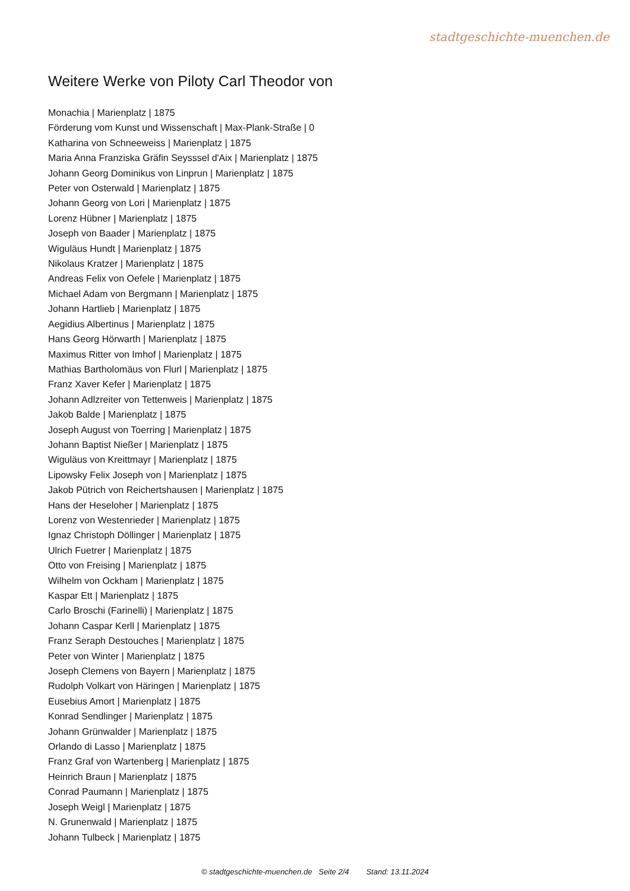stadtgeschichte-muenchen.de
Weitere Werke von Piloty Carl Theodor von
Monachia | Marienplatz | 1875
Förderung vom Kunst und Wissenschaft | Max-Plank-Straße | 0
Katharina von Schneeweiss | Marienplatz | 1875
Maria Anna Franziska Gräfin Seysssel d'Aix | Marienplatz | 1875
Johann Georg Dominikus von Linprun | Marienplatz | 1875
Peter von Osterwald | Marienplatz | 1875
Johann Georg von Lori | Marienplatz | 1875
Lorenz Hübner | Marienplatz | 1875
Joseph von Baader | Marienplatz | 1875
Wiguläus Hundt | Marienplatz | 1875
Nikolaus Kratzer | Marienplatz | 1875
Andreas Felix von Oefele | Marienplatz | 1875
Michael Adam von Bergmann | Marienplatz | 1875
Johann Hartlieb | Marienplatz | 1875
Aegidius Albertinus | Marienplatz | 1875
Hans Georg Hörwarth | Marienplatz | 1875
Maximus Ritter von Imhof | Marienplatz | 1875
Mathias Bartholomäus von Flurl | Marienplatz | 1875
Franz Xaver Kefer | Marienplatz | 1875
Johann Adlzreiter von Tettenweis | Marienplatz | 1875
Jakob Balde | Marienplatz | 1875
Joseph August von Toerring | Marienplatz | 1875
Johann Baptist Nießer | Marienplatz | 1875
Wiguläus von Kreittmayr | Marienplatz | 1875
Lipowsky Felix Joseph von | Marienplatz | 1875
Jakob Pütrich von Reichertshausen | Marienplatz | 1875
Hans der Heseloher | Marienplatz | 1875
Lorenz von Westenrieder | Marienplatz | 1875
Ignaz Christoph Döllinger | Marienplatz | 1875
Ulrich Fuetrer | Marienplatz | 1875
Otto von Freising | Marienplatz | 1875
Wilhelm von Ockham | Marienplatz | 1875
Kaspar Ett | Marienplatz | 1875
Carlo Broschi (Farinelli) | Marienplatz | 1875
Johann Caspar Kerll | Marienplatz | 1875
Franz Seraph Destouches | Marienplatz | 1875
Peter von Winter | Marienplatz | 1875
Joseph Clemens von Bayern | Marienplatz | 1875
Rudolph Volkart von Häringen | Marienplatz | 1875
Eusebius Amort | Marienplatz | 1875
Konrad Sendlinger | Marienplatz | 1875
Johann Grünwalder | Marienplatz | 1875
Orlando di Lasso | Marienplatz | 1875
Franz Graf von Wartenberg | Marienplatz | 1875
Heinrich Braun | Marienplatz | 1875
Conrad Paumann | Marienplatz | 1875
Joseph Weigl | Marienplatz | 1875
N. Grunenwald | Marienplatz | 1875
Johann Tulbeck | Marienplatz | 1875
© stadtgeschichte-muenchen.de Seite 2/4 Stand: 13.11.2024